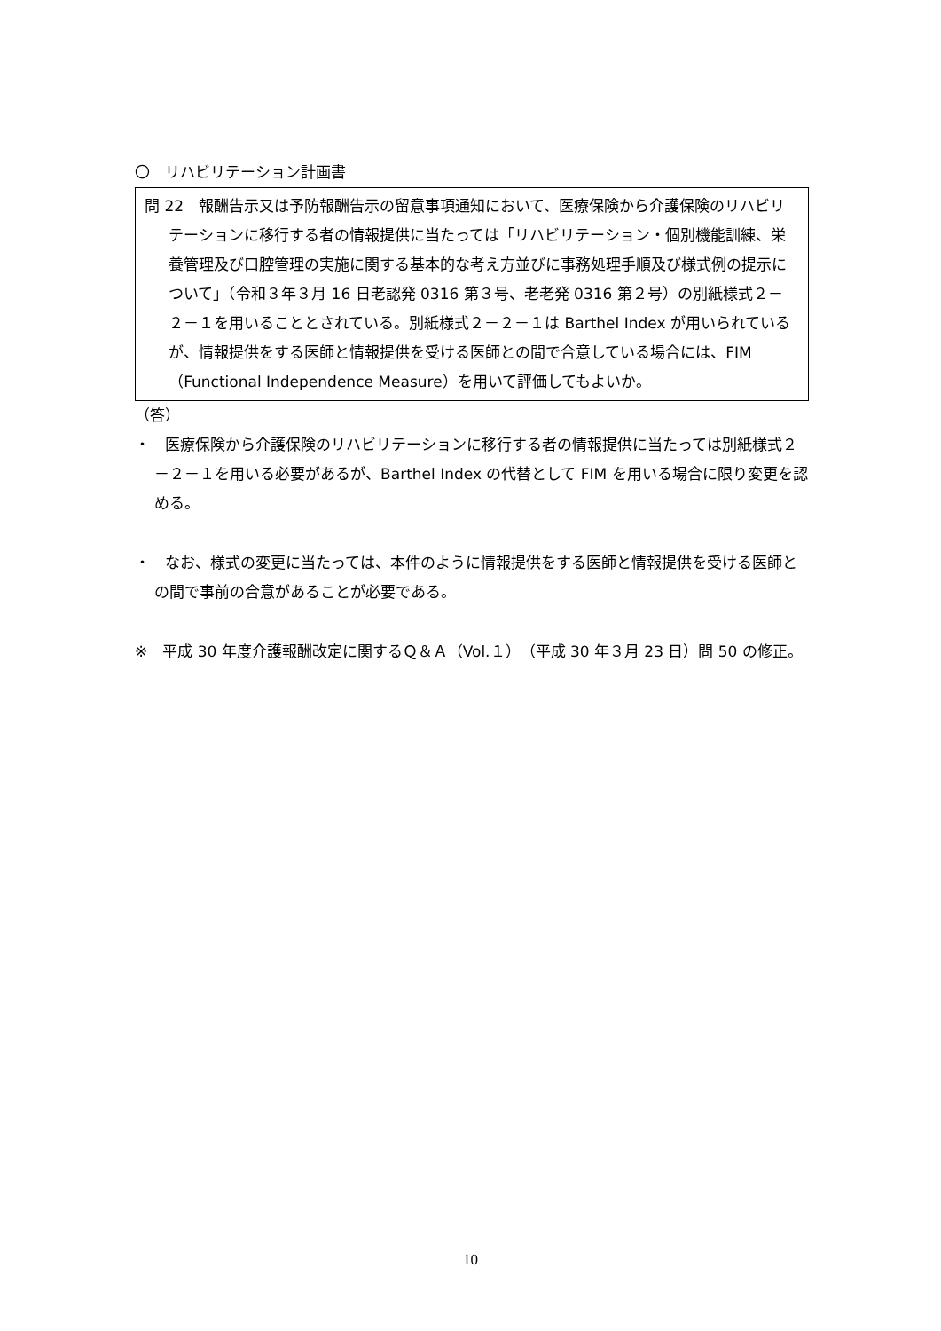〇　リハビリテーション計画書
問 22　報酬告示又は予防報酬告示の留意事項通知において、医療保険から介護保険のリハビリテーションに移行する者の情報提供に当たっては「リハビリテーション・個別機能訓練、栄養管理及び口腔管理の実施に関する基本的な考え方並びに事務処理手順及び様式例の提示について」（令和３年３月 16 日老認発 0316 第３号、老老発 0316 第２号）の別紙様式２－２－１を用いることとされている。別紙様式２－２－１は Barthel Index が用いられているが、情報提供をする医師と情報提供を受ける医師との間で合意している場合には、FIM（Functional Independence Measure）を用いて評価してもよいか。
（答）
・　医療保険から介護保険のリハビリテーションに移行する者の情報提供に当たっては別紙様式２－２－１を用いる必要があるが、Barthel Index の代替として FIM を用いる場合に限り変更を認める。
・　なお、様式の変更に当たっては、本件のように情報提供をする医師と情報提供を受ける医師との間で事前の合意があることが必要である。
※　平成 30 年度介護報酬改定に関するＱ＆Ａ（Vol.１）（平成 30 年３月 23 日）問 50 の修正。
10